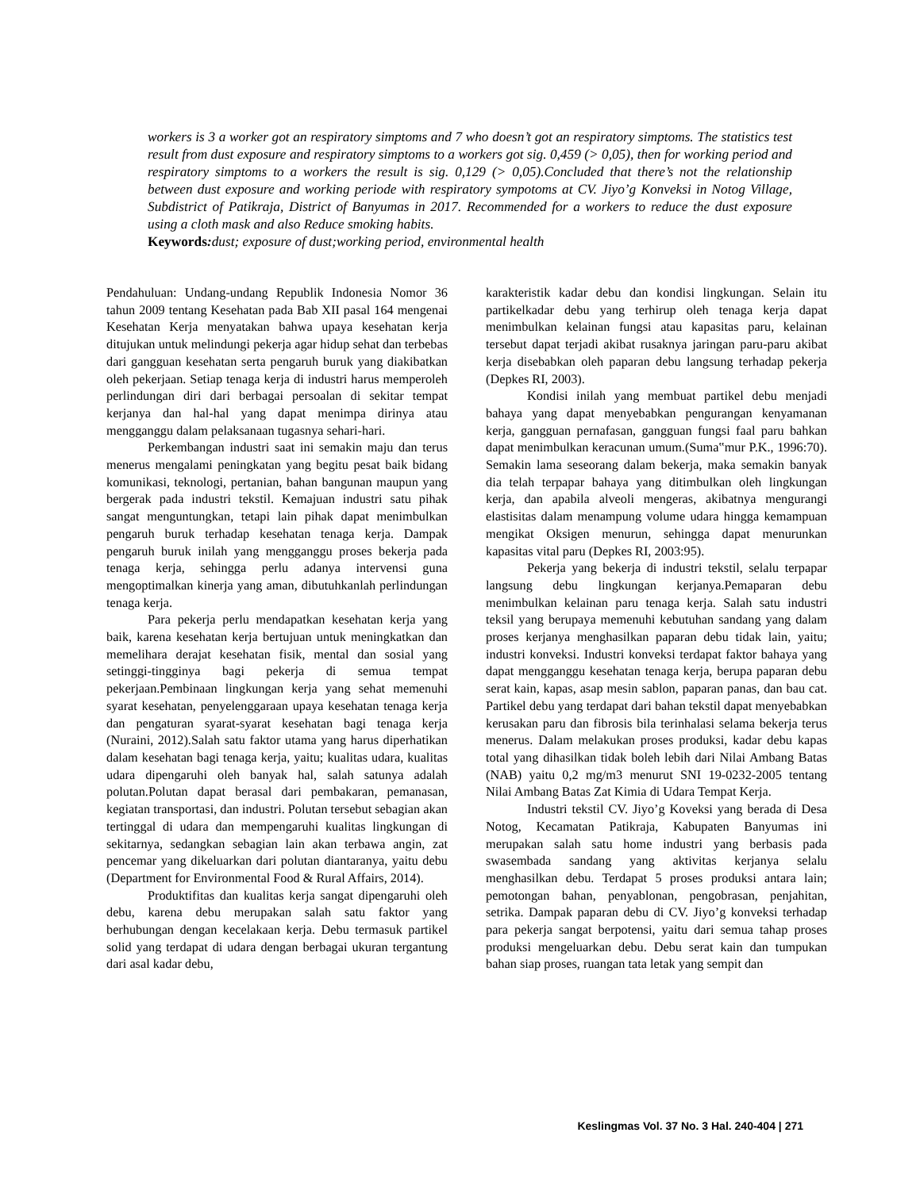workers is 3 a worker got an respiratory simptoms and 7 who doesn’t got an respiratory simptoms. The statistics test result from dust exposure and respiratory simptoms to a workers got sig. 0,459 (> 0,05), then for working period and respiratory simptoms to a workers the result is sig. 0,129 (> 0,05).Concluded that there’s not the relationship between dust exposure and working periode with respiratory sympotoms at CV. Jiyo’g Konveksi in Notog Village, Subdistrict of Patikraja, District of Banyumas in 2017. Recommended for a workers to reduce the dust exposure using a cloth mask and also Reduce smoking habits.
Keywords: dust; exposure of dust;working period, environmental health
Pendahuluan: Undang-undang Republik Indonesia Nomor 36 tahun 2009 tentang Kesehatan pada Bab XII pasal 164 mengenai Kesehatan Kerja menyatakan bahwa upaya kesehatan kerja ditujukan untuk melindungi pekerja agar hidup sehat dan terbebas dari gangguan kesehatan serta pengaruh buruk yang diakibatkan oleh pekerjaan. Setiap tenaga kerja di industri harus memperoleh perlindungan diri dari berbagai persoalan di sekitar tempat kerjanya dan hal-hal yang dapat menimpa dirinya atau mengganggu dalam pelaksanaan tugasnya sehari-hari.
Perkembangan industri saat ini semakin maju dan terus menerus mengalami peningkatan yang begitu pesat baik bidang komunikasi, teknologi, pertanian, bahan bangunan maupun yang bergerak pada industri tekstil. Kemajuan industri satu pihak sangat menguntungkan, tetapi lain pihak dapat menimbulkan pengaruh buruk terhadap kesehatan tenaga kerja. Dampak pengaruh buruk inilah yang mengganggu proses bekerja pada tenaga kerja, sehingga perlu adanya intervensi guna mengoptimalkan kinerja yang aman, dibutuhkanlah perlindungan tenaga kerja.
Para pekerja perlu mendapatkan kesehatan kerja yang baik, karena kesehatan kerja bertujuan untuk meningkatkan dan memelihara derajat kesehatan fisik, mental dan sosial yang setinggi-tingginya bagi pekerja di semua tempat pekerjaan.Pembinaan lingkungan kerja yang sehat memenuhi syarat kesehatan, penyelenggaraan upaya kesehatan tenaga kerja dan pengaturan syarat-syarat kesehatan bagi tenaga kerja (Nuraini, 2012).Salah satu faktor utama yang harus diperhatikan dalam kesehatan bagi tenaga kerja, yaitu; kualitas udara, kualitas udara dipengaruhi oleh banyak hal, salah satunya adalah polutan.Polutan dapat berasal dari pembakaran, pemanasan, kegiatan transportasi, dan industri. Polutan tersebut sebagian akan tertinggal di udara dan mempengaruhi kualitas lingkungan di sekitarnya, sedangkan sebagian lain akan terbawa angin, zat pencemar yang dikeluarkan dari polutan diantaranya, yaitu debu (Department for Environmental Food & Rural Affairs, 2014).
Produktifitas dan kualitas kerja sangat dipengaruhi oleh debu, karena debu merupakan salah satu faktor yang berhubungan dengan kecelakaan kerja. Debu termasuk partikel solid yang terdapat di udara dengan berbagai ukuran tergantung dari asal kadar debu,
karakteristik kadar debu dan kondisi lingkungan. Selain itu partikelkadar debu yang terhirup oleh tenaga kerja dapat menimbulkan kelainan fungsi atau kapasitas paru, kelainan tersebut dapat terjadi akibat rusaknya jaringan paru-paru akibat kerja disebabkan oleh paparan debu langsung terhadap pekerja (Depkes RI, 2003).
Kondisi inilah yang membuat partikel debu menjadi bahaya yang dapat menyebabkan pengurangan kenyamanan kerja, gangguan pernafasan, gangguan fungsi faal paru bahkan dapat menimbulkan keracunan umum.(Suma‟mur P.K., 1996:70). Semakin lama seseorang dalam bekerja, maka semakin banyak dia telah terpapar bahaya yang ditimbulkan oleh lingkungan kerja, dan apabila alveoli mengeras, akibatnya mengurangi elastisitas dalam menampung volume udara hingga kemampuan mengikat Oksigen menurun, sehingga dapat menurunkan kapasitas vital paru (Depkes RI, 2003:95).
Pekerja yang bekerja di industri tekstil, selalu terpapar langsung debu lingkungan kerjanya.Pemaparan debu menimbulkan kelainan paru tenaga kerja. Salah satu industri teksil yang berupaya memenuhi kebutuhan sandang yang dalam proses kerjanya menghasilkan paparan debu tidak lain, yaitu; industri konveksi. Industri konveksi terdapat faktor bahaya yang dapat mengganggu kesehatan tenaga kerja, berupa paparan debu serat kain, kapas, asap mesin sablon, paparan panas, dan bau cat. Partikel debu yang terdapat dari bahan tekstil dapat menyebabkan kerusakan paru dan fibrosis bila terinhalasi selama bekerja terus menerus. Dalam melakukan proses produksi, kadar debu kapas total yang dihasilkan tidak boleh lebih dari Nilai Ambang Batas (NAB) yaitu 0,2 mg/m3 menurut SNI 19-0232-2005 tentang Nilai Ambang Batas Zat Kimia di Udara Tempat Kerja.
Industri tekstil CV. Jiyo’g Koveksi yang berada di Desa Notog, Kecamatan Patikraja, Kabupaten Banyumas ini merupakan salah satu home industri yang berbasis pada swasembada sandang yang aktivitas kerjanya selalu menghasilkan debu. Terdapat 5 proses produksi antara lain; pemotongan bahan, penyablonan, pengobrasan, penjahitan, setrika. Dampak paparan debu di CV. Jiyo’g konveksi terhadap para pekerja sangat berpotensi, yaitu dari semua tahap proses produksi mengeluarkan debu. Debu serat kain dan tumpukan bahan siap proses, ruangan tata letak yang sempit dan
Keslingmas Vol. 37 No. 3 Hal. 240-404 | 271